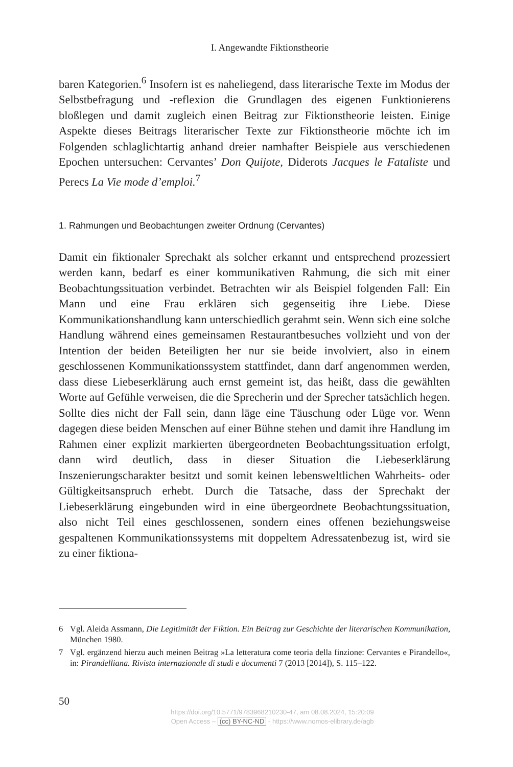I. Angewandte Fiktionstheorie
baren Kategorien.<sup>6</sup> Insofern ist es naheliegend, dass literarische Texte im Modus der Selbstbefragung und -reflexion die Grundlagen des eigenen Funktionierens bloßlegen und damit zugleich einen Beitrag zur Fiktionstheorie leisten. Einige Aspekte dieses Beitrags literarischer Texte zur Fiktionstheorie möchte ich im Folgenden schlaglichtartig anhand dreier namhafter Beispiele aus verschiedenen Epochen untersuchen: Cervantes’ Don Quijote, Diderots Jacques le Fataliste und Perecs La Vie mode d’emploi.<sup>7</sup>
1. Rahmungen und Beobachtungen zweiter Ordnung (Cervantes)
Damit ein fiktionaler Sprechakt als solcher erkannt und entsprechend prozessiert werden kann, bedarf es einer kommunikativen Rahmung, die sich mit einer Beobachtungssituation verbindet. Betrachten wir als Beispiel folgenden Fall: Ein Mann und eine Frau erklären sich gegenseitig ihre Liebe. Diese Kommunikationshandlung kann unterschiedlich gerahmt sein. Wenn sich eine solche Handlung während eines gemeinsamen Restaurantbesuches vollzieht und von der Intention der beiden Beteiligten her nur sie beide involviert, also in einem geschlossenen Kommunikationssystem stattfindet, dann darf angenommen werden, dass diese Liebeserklärung auch ernst gemeint ist, das heißt, dass die gewählten Worte auf Gefühle verweisen, die die Sprecherin und der Sprecher tatsächlich hegen. Sollte dies nicht der Fall sein, dann läge eine Täuschung oder Lüge vor. Wenn dagegen diese beiden Menschen auf einer Bühne stehen und damit ihre Handlung im Rahmen einer explizit markierten übergeordneten Beobachtungssituation erfolgt, dann wird deutlich, dass in dieser Situation die Liebeserklärung Inszenierungscharakter besitzt und somit keinen lebensweltlichen Wahrheits- oder Gültigkeitsanspruch erhebt. Durch die Tatsache, dass der Sprechakt der Liebeserklärung eingebunden wird in eine übergeordnete Beobachtungssituation, also nicht Teil eines geschlossenen, sondern eines offenen beziehungsweise gespaltenen Kommunikationssystems mit doppeltem Adressatenbezug ist, wird sie zu einer fiktiona-
6 Vgl. Aleida Assmann, Die Legitimität der Fiktion. Ein Beitrag zur Geschichte der literarischen Kommunikation, München 1980.
7 Vgl. ergänzend hierzu auch meinen Beitrag »La letteratura come teoria della finzione: Cervantes e Pirandello«, in: Pirandelliana. Rivista internazionale di studi e documenti 7 (2013 [2014]), S. 115–122.
50
https://doi.org/10.5771/9783968210230-47, am 08.08.2024, 15:20:09
Open Access – (cc) BY-NC-ND - https://www.nomos-elibrary.de/agb